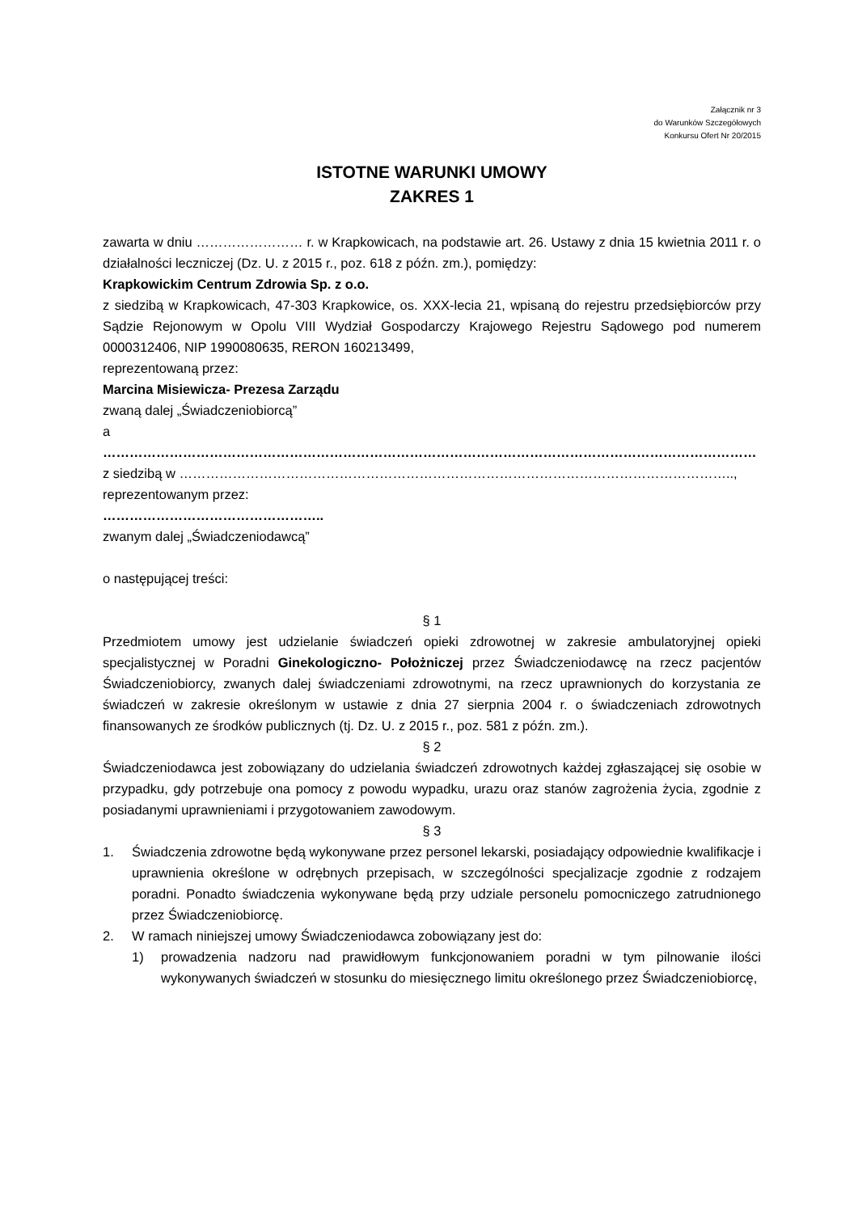Załącznik nr 3
do Warunków Szczegółowych
Konkursu Ofert Nr 20/2015
ISTOTNE WARUNKI UMOWY
ZAKRES 1
zawarta w dniu …………………… r. w Krapkowicach, na podstawie art. 26. Ustawy z dnia 15 kwietnia 2011 r. o działalności leczniczej (Dz. U. z 2015 r., poz. 618 z późn. zm.), pomiędzy:
Krapkowickim Centrum Zdrowia Sp. z o.o.
z siedzibą w Krapkowicach, 47-303 Krapkowice, os. XXX-lecia 21, wpisaną do rejestru przedsiębiorców przy Sądzie Rejonowym w Opolu VIII Wydział Gospodarczy Krajowego Rejestru Sądowego pod numerem 0000312406, NIP 1990080635, RERON 160213499,
reprezentowaną przez:
Marcina Misiewicza- Prezesa Zarządu
zwaną dalej „Świadczeniobiorcą”
a
…………………………………………………………………………………………………………………………………
z siedzibą w ……………………………………………………………………………………………………………..,
reprezentowanym przez:
…………………………………………..
zwanym dalej „Świadczeniodawcą”
o następującej treści:
§ 1
Przedmiotem umowy jest udzielanie świadczeń opieki zdrowotnej w zakresie ambulatoryjnej opieki specjalistycznej w Poradni Ginekologiczno- Położniczej przez Świadczeniodawcę na rzecz pacjentów Świadczeniobiorcy, zwanych dalej świadczeniami zdrowotnymi, na rzecz uprawnionych do korzystania ze świadczeń w zakresie określonym w ustawie z dnia 27 sierpnia 2004 r. o świadczeniach zdrowotnych finansowanych ze środków publicznych (tj. Dz. U. z 2015 r., poz. 581 z późn. zm.).
§ 2
Świadczeniodawca jest zobowiązany do udzielania świadczeń zdrowotnych każdej zgłaszającej się osobie w przypadku, gdy potrzebuje ona pomocy z powodu wypadku, urazu oraz stanów zagrożenia życia, zgodnie z posiadanymi uprawnieniami i przygotowaniem zawodowym.
§ 3
1. Świadczenia zdrowotne będą wykonywane przez personel lekarski, posiadający odpowiednie kwalifikacje i uprawnienia określone w odrębnych przepisach, w szczególności specjalizacje zgodnie z rodzajem poradni. Ponadto świadczenia wykonywane będą przy udziale personelu pomocniczego zatrudnionego przez Świadczeniobiorcę.
2. W ramach niniejszej umowy Świadczeniodawca zobowiązany jest do:
1) prowadzenia nadzoru nad prawidłowym funkcjonowaniem poradni w tym pilnowanie ilości wykonywanych świadczeń w stosunku do miesięcznego limitu określonego przez Świadczeniobiorcę,